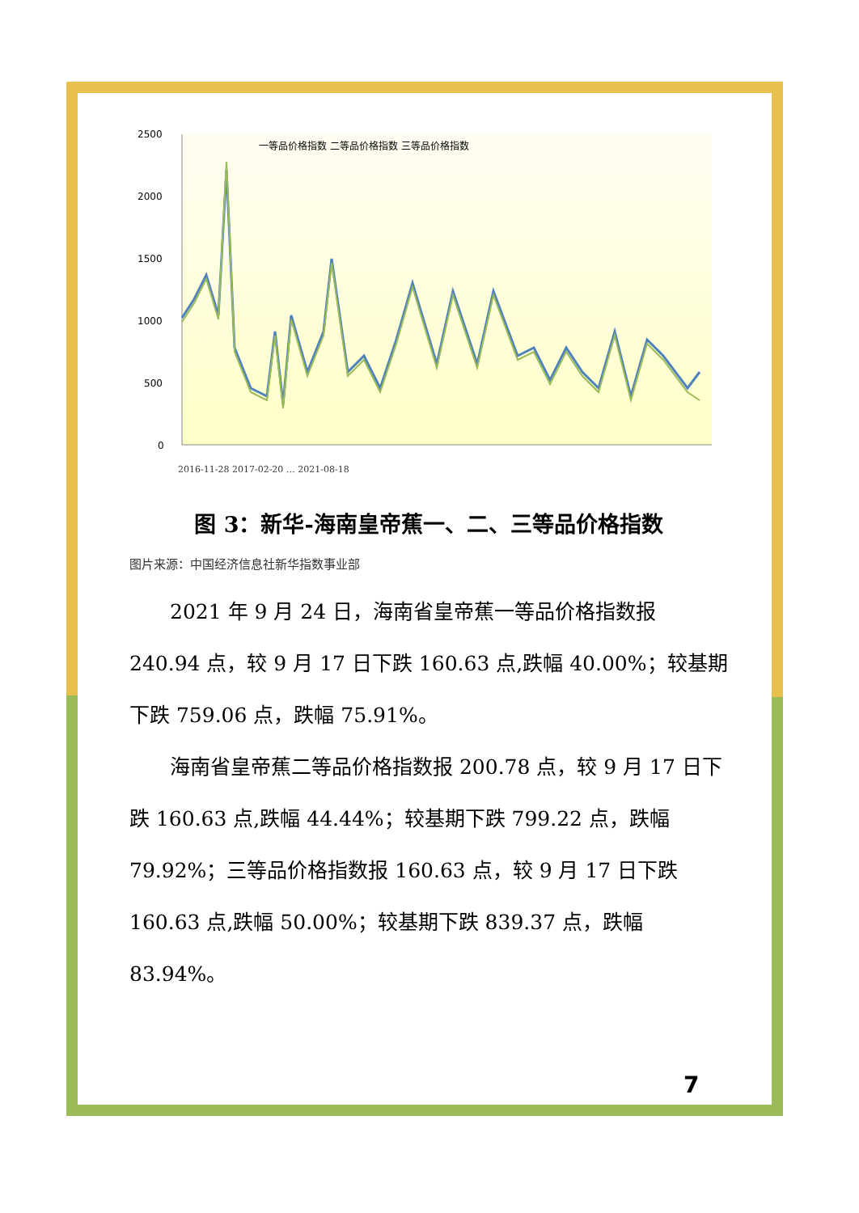2500
2000
1500
1000
500
0
一等品价格指数 二等品价格指数 三等品价格指数
2016-11-28 2017-02-20 … 2021-08-18
图 3：新华-海南皇帝蕉一、二、三等品价格指数
图片来源：中国经济信息社新华指数事业部
2021 年 9 月 24 日，海南省皇帝蕉一等品价格指数报 240.94 点，较 9 月 17 日下跌 160.63 点,跌幅 40.00%；较基期下跌 759.06 点，跌幅 75.91%。
海南省皇帝蕉二等品价格指数报 200.78 点，较 9 月 17 日下跌 160.63 点,跌幅 44.44%；较基期下跌 799.22 点，跌幅 79.92%；三等品价格指数报 160.63 点，较 9 月 17 日下跌 160.63 点,跌幅 50.00%；较基期下跌 839.37 点，跌幅 83.94%。
7